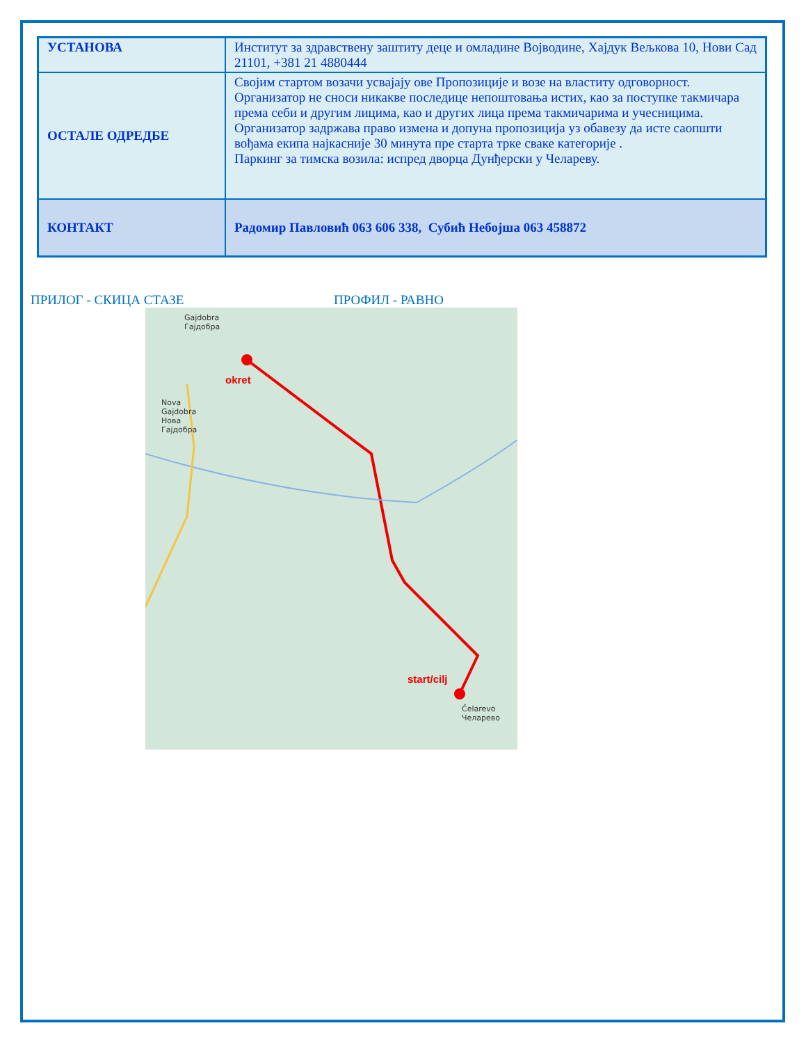| УСТАНОВА | Институт за здравствену заштиту деце и омладине Војводине, Хајдук Вељкова 10, Нови Сад 21101, +381 21 4880444 |
| ОСТАЛЕ ОДРЕДБЕ | Својим стартом возачи усвајају ове Пропозиције и возе на властиту одговорност. Организатор не сноси никакве последице непоштовања истих, као за поступке такмичара према себи и другим лицима, као и других лица према такмичарима и учесницима. Организатор задржава право измена и допуна пропозиција уз обавезу да исте саопшти вођама екипа најкасније 30 минута пре старта трке сваке категорије . Паркинг за тимска возила: испред дворца Дунђерски у Челареву. |
| КОНТАКТ | Радомир Павловић 063 606 338, Субић Небојша 063 458872 |
ПРИЛОГ - СКИЦА СТАЗЕ ПРОФИЛ - РАВНО
Gajdobra
Гајдобра
Nova
Gajdobra
Нова
Гајдобра
okret
start/cilj
Čelarevo
Челарево